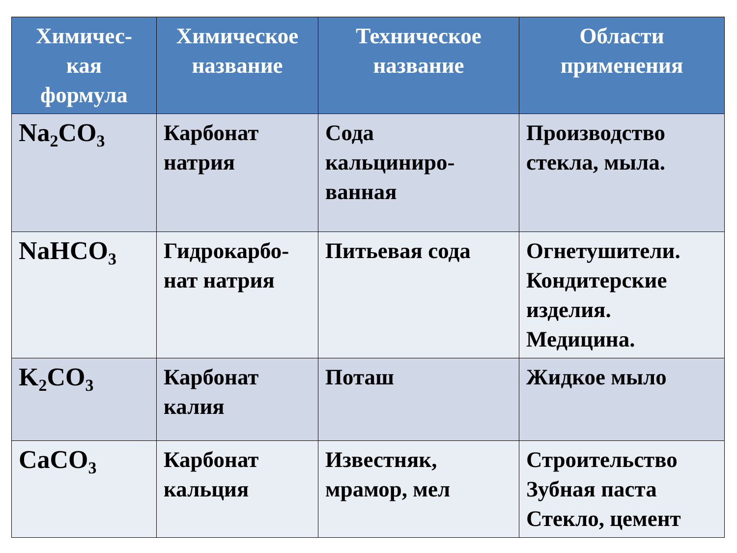| Химичес- кая формула | Химическое название | Техническое название | Области применения |
| --- | --- | --- | --- |
| Na<sub>2</sub>CO<sub>3</sub> | Карбонат натрия | Сода кальциниро- ванная | Производство стекла, мыла. |
| NaHCO<sub>3</sub> | Гидрокарбо- нат натрия | Питьевая сода | Огнетушители. Кондитерские изделия. Медицина. |
| K<sub>2</sub>CO<sub>3</sub> | Карбонат калия | Поташ | Жидкое мыло |
| CaCO<sub>3</sub> | Карбонат кальция | Известняк, мрамор, мел | Строительство Зубная паста Стекло, цемент |